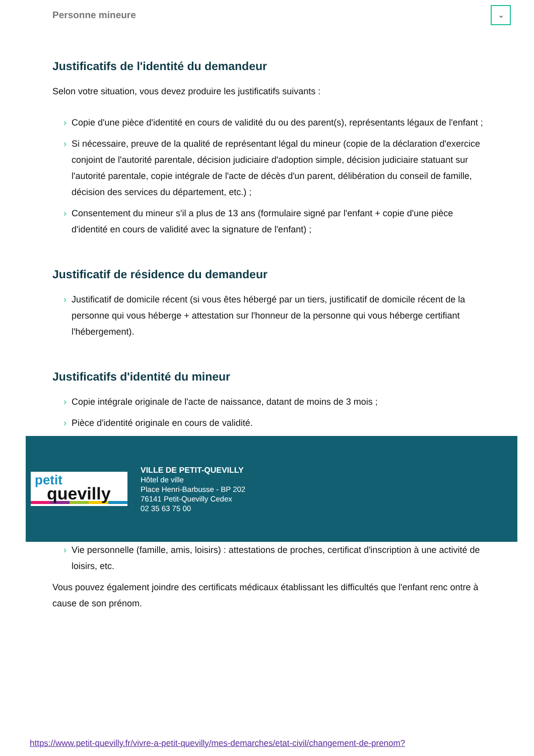Personne mineure
⌄
Justificatifs de l'identité du demandeur
Selon votre situation, vous devez produire les justificatifs suivants :
› Copie d'une pièce d'identité en cours de validité du ou des parent(s), représentants légaux de l'enfant ;
› Si nécessaire, preuve de la qualité de représentant légal du mineur (copie de la déclaration d'exercice conjoint de l'autorité parentale, décision judiciaire d'adoption simple, décision judiciaire statuant sur l'autorité parentale, copie intégrale de l'acte de décès d'un parent, délibération du conseil de famille, décision des services du département, etc.) ;
› Consentement du mineur s'il a plus de 13 ans (formulaire signé par l'enfant + copie d'une pièce d'identité en cours de validité avec la signature de l'enfant) ;
Justificatif de résidence du demandeur
› Justificatif de domicile récent (si vous êtes hébergé par un tiers, justificatif de domicile récent de la personne qui vous héberge + attestation sur l'honneur de la personne qui vous héberge certifiant l'hébergement).
Justificatifs d'identité du mineur
› Copie intégrale originale de l'acte de naissance, datant de moins de 3 mois ;
› Pièce d'identité originale en cours de validité.
petit
quevilly
VILLE DE PETIT-QUEVILLY
Hôtel de ville
Place Henri-Barbusse - BP 202
76141 Petit-Quevilly Cedex
02 35 63 75 00
› Vie personnelle (famille, amis, loisirs) : attestations de proches, certificat d'inscription à une activité de loisirs, etc.
Vous pouvez également joindre des certificats médicaux établissant les difficultés que l'enfant renc ontre à cause de son prénom.
https://www.petit-quevilly.fr/vivre-a-petit-quevilly/mes-demarches/etat-civil/changement-de-prenom?